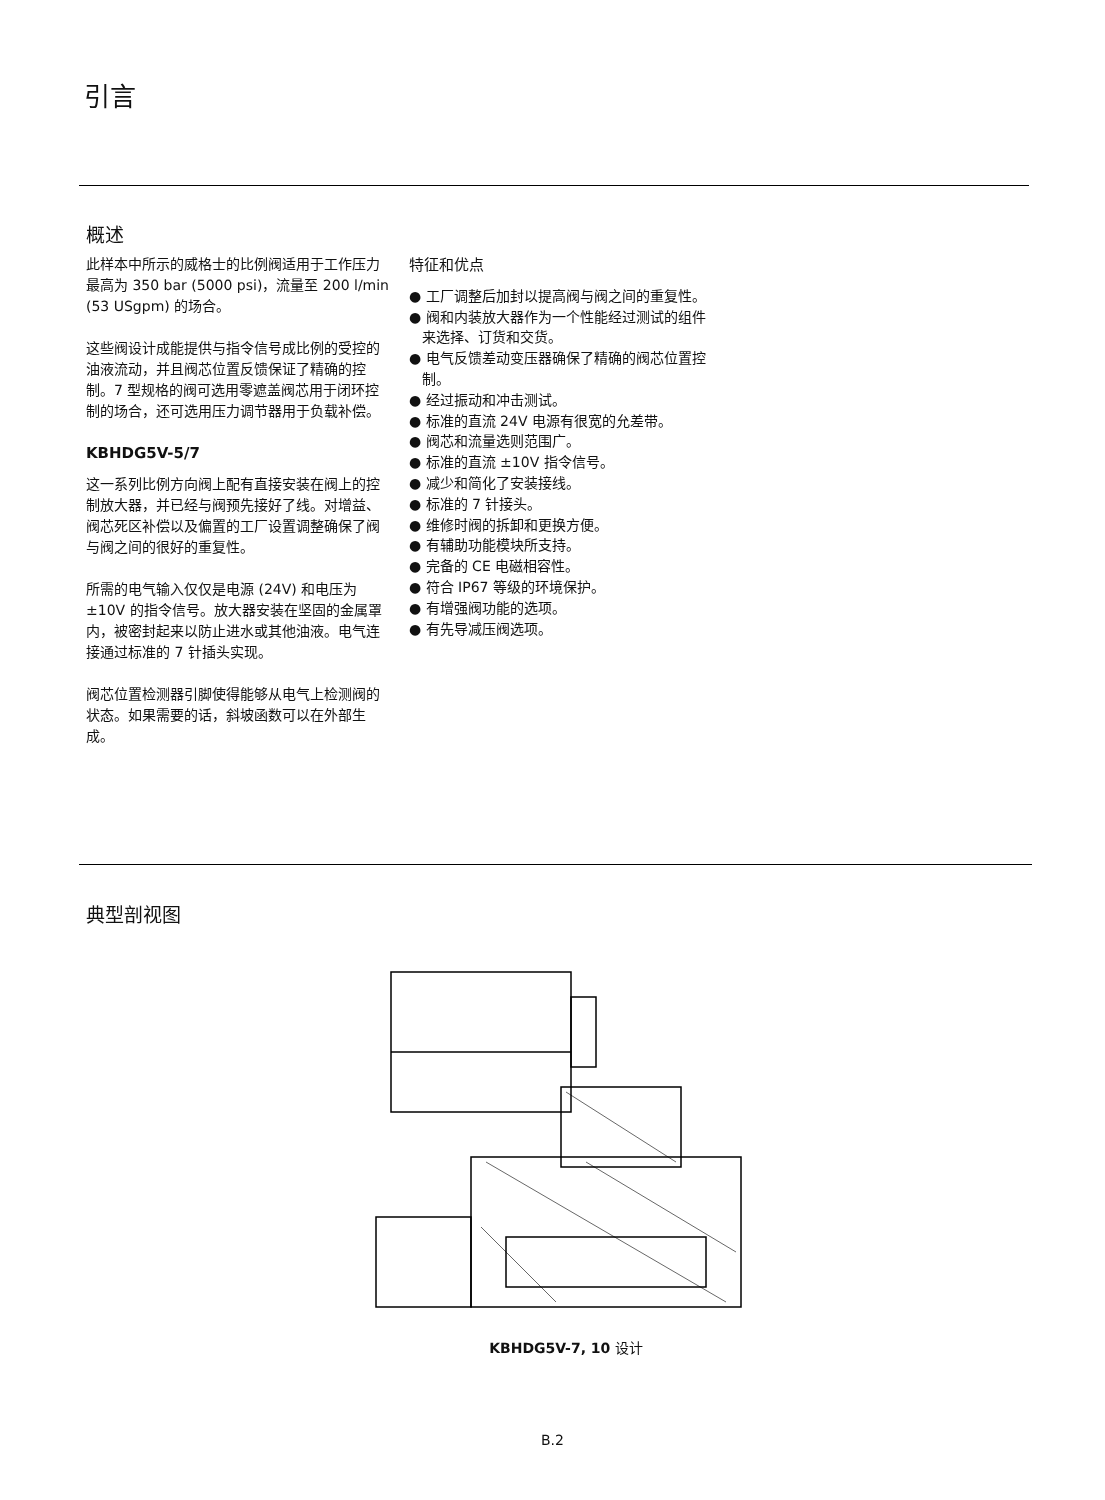引言
概述
此样本中所示的威格士的比例阀适用于工作压力最高为 350 bar (5000 psi)，流量至 200 l/min (53 USgpm) 的场合。
这些阀设计成能提供与指令信号成比例的受控的油液流动，并且阀芯位置反馈保证了精确的控制。7 型规格的阀可选用零遮盖阀芯用于闭环控制的场合，还可选用压力调节器用于负载补偿。
KBHDG5V-5/7
这一系列比例方向阀上配有直接安装在阀上的控制放大器，并已经与阀预先接好了线。对增益、阀芯死区补偿以及偏置的工厂设置调整确保了阀与阀之间的很好的重复性。
所需的电气输入仅仅是电源 (24V) 和电压为 ±10V 的指令信号。放大器安装在坚固的金属罩内，被密封起来以防止进水或其他油液。电气连接通过标准的 7 针插头实现。
阀芯位置检测器引脚使得能够从电气上检测阀的状态。如果需要的话，斜坡函数可以在外部生成。
特征和优点
● 工厂调整后加封以提高阀与阀之间的重复性。
● 阀和内装放大器作为一个性能经过测试的组件来选择、订货和交货。
● 电气反馈差动变压器确保了精确的阀芯位置控制。
● 经过振动和冲击测试。
● 标准的直流 24V 电源有很宽的允差带。
● 阀芯和流量选则范围广。
● 标准的直流 ±10V 指令信号。
● 减少和简化了安装接线。
● 标准的 7 针接头。
● 维修时阀的拆卸和更换方便。
● 有辅助功能模块所支持。
● 完备的 CE 电磁相容性。
● 符合 IP67 等级的环境保护。
● 有增强阀功能的选项。
● 有先导减压阀选项。
典型剖视图
KBHDG5V-7, 10 设计
B.2